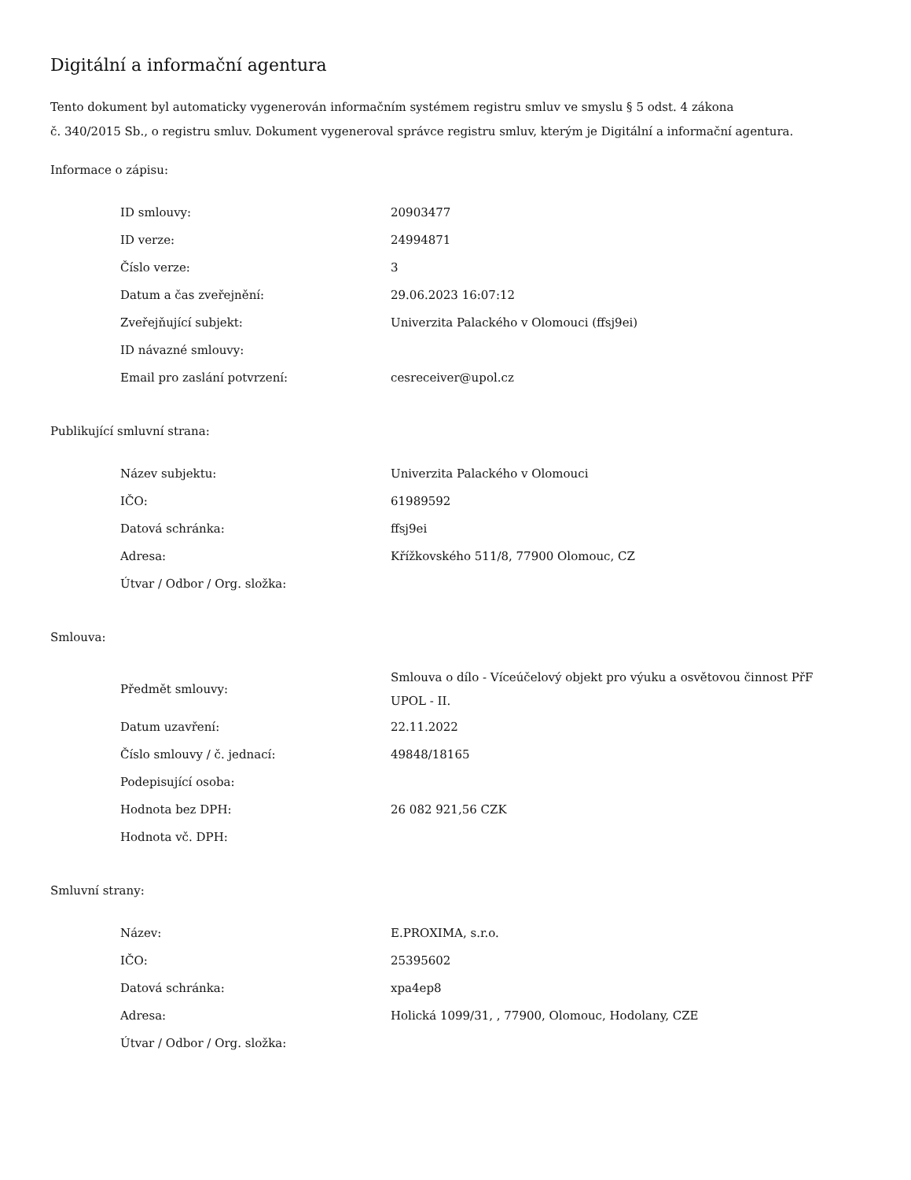Digitální a informační agentura
Tento dokument byl automaticky vygenerován informačním systémem registru smluv ve smyslu § 5 odst. 4 zákona
č. 340/2015 Sb., o registru smluv. Dokument vygeneroval správce registru smluv, kterým je Digitální a informační agentura.
Informace o zápisu:
| ID smlouvy: | 20903477 |
| ID verze: | 24994871 |
| Číslo verze: | 3 |
| Datum a čas zveřejnění: | 29.06.2023 16:07:12 |
| Zveřejňující subjekt: | Univerzita Palackého v Olomouci (ffsj9ei) |
| ID návazné smlouvy: | |
| Email pro zaslání potvrzení: | cesreceiver@upol.cz |
Publikující smluvní strana:
| Název subjektu: | Univerzita Palackého v Olomouci |
| IČO: | 61989592 |
| Datová schránka: | ffsj9ei |
| Adresa: | Křížkovského 511/8, 77900 Olomouc, CZ |
| Útvar / Odbor / Org. složka: | |
Smlouva:
| Předmět smlouvy: | Smlouva o dílo - Víceúčelový objekt pro výuku a osvětovou činnost PřF UPOL - II. |
| Datum uzavření: | 22.11.2022 |
| Číslo smlouvy / č. jednací: | 49848/18165 |
| Podepisující osoba: | |
| Hodnota bez DPH: | 26 082 921,56 CZK |
| Hodnota vč. DPH: | |
Smluvní strany:
| Název: | E.PROXIMA, s.r.o. |
| IČO: | 25395602 |
| Datová schránka: | xpa4ep8 |
| Adresa: | Holická 1099/31, , 77900, Olomouc, Hodolany, CZE |
| Útvar / Odbor / Org. složka: | |